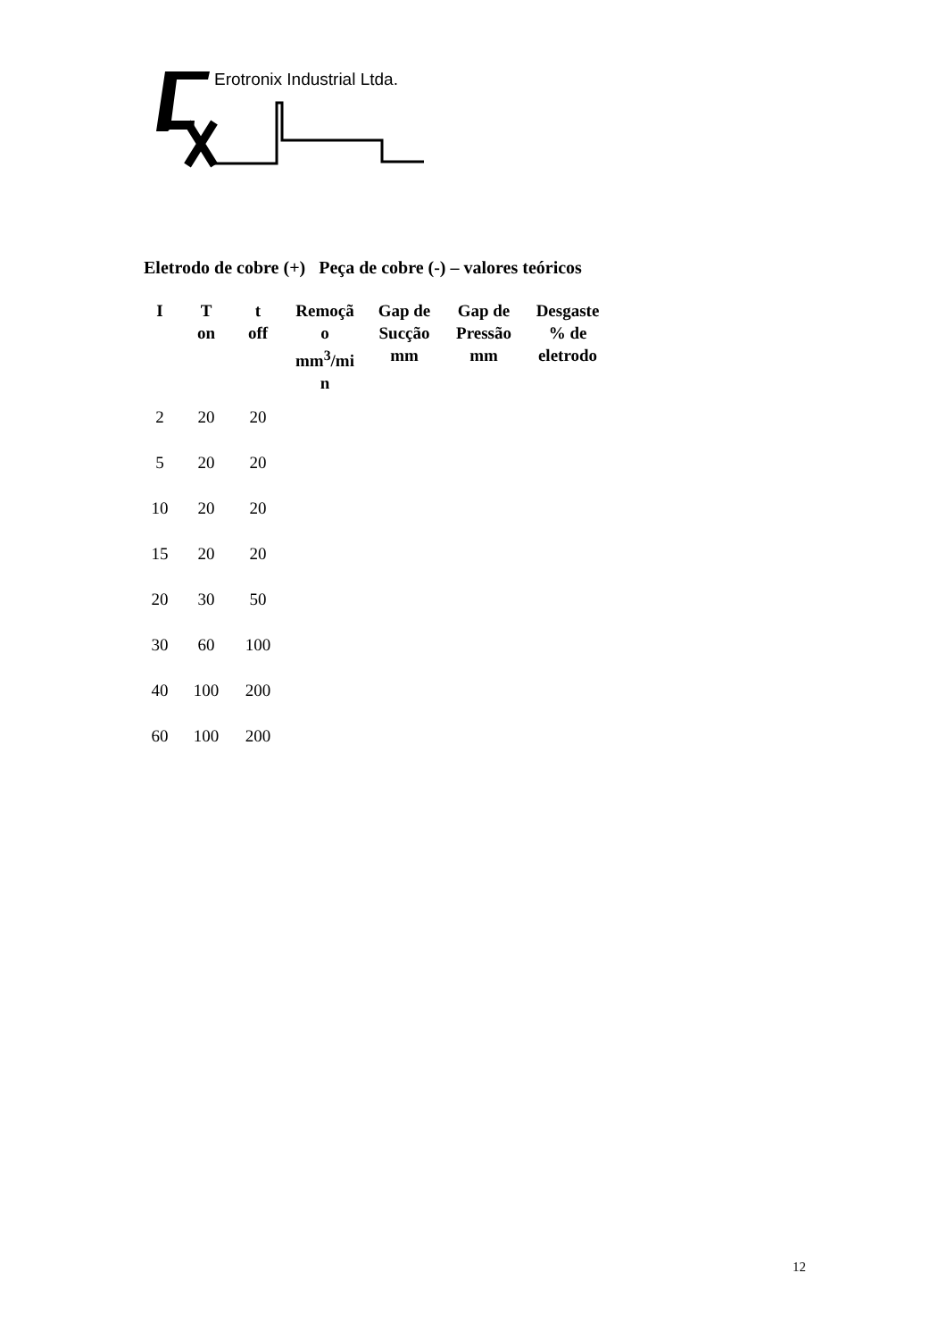Erotronix Industrial Ltda.
Eletrodo de cobre (+) Peça de cobre (-) – valores teóricos
| I | T on | t off | Remoçã o mm<sup>3</sup>/mi n | Gap de Sucção mm | Gap de Pressão mm | Desgaste % de eletrodo |
| --- | --- | --- | --- | --- | --- | --- |
| 2 | 20 | 20 | | | | |
| 5 | 20 | 20 | | | | |
| 10 | 20 | 20 | | | | |
| 15 | 20 | 20 | | | | |
| 20 | 30 | 50 | | | | |
| 30 | 60 | 100 | | | | |
| 40 | 100 | 200 | | | | |
| 60 | 100 | 200 | | | | |
12